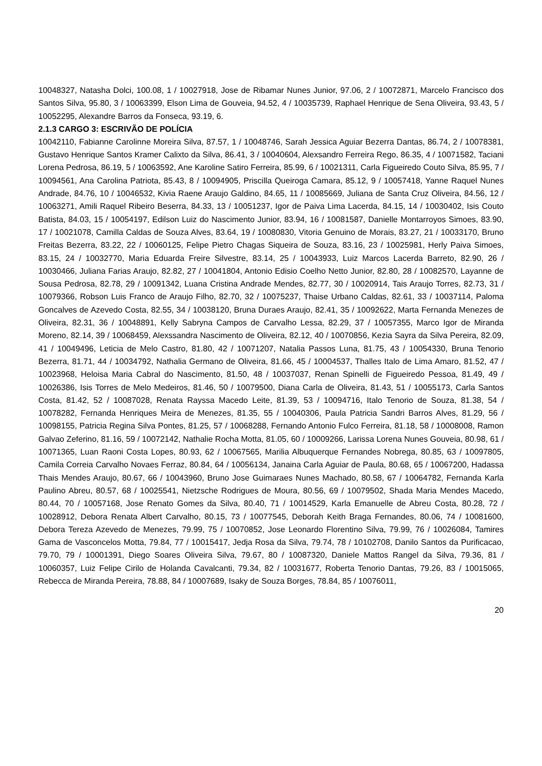10048327, Natasha Dolci, 100.08, 1 / 10027918, Jose de Ribamar Nunes Junior, 97.06, 2 / 10072871, Marcelo Francisco dos Santos Silva, 95.80, 3 / 10063399, Elson Lima de Gouveia, 94.52, 4 / 10035739, Raphael Henrique de Sena Oliveira, 93.43, 5 / 10052295, Alexandre Barros da Fonseca, 93.19, 6.
2.1.3 CARGO 3: ESCRIVÃO DE POLÍCIA
10042110, Fabianne Carolinne Moreira Silva, 87.57, 1 / 10048746, Sarah Jessica Aguiar Bezerra Dantas, 86.74, 2 / 10078381, Gustavo Henrique Santos Kramer Calixto da Silva, 86.41, 3 / 10040604, Alexsandro Ferreira Rego, 86.35, 4 / 10071582, Taciani Lorena Pedrosa, 86.19, 5 / 10063592, Ane Karoline Satiro Ferreira, 85.99, 6 / 10021311, Carla Figueiredo Couto Silva, 85.95, 7 / 10094561, Ana Carolina Patriota, 85.43, 8 / 10094905, Priscilla Queiroga Camara, 85.12, 9 / 10057418, Yanne Raquel Nunes Andrade, 84.76, 10 / 10046532, Kivia Raene Araujo Galdino, 84.65, 11 / 10085669, Juliana de Santa Cruz Oliveira, 84.56, 12 / 10063271, Amili Raquel Ribeiro Beserra, 84.33, 13 / 10051237, Igor de Paiva Lima Lacerda, 84.15, 14 / 10030402, Isis Couto Batista, 84.03, 15 / 10054197, Edilson Luiz do Nascimento Junior, 83.94, 16 / 10081587, Danielle Montarroyos Simoes, 83.90, 17 / 10021078, Camilla Caldas de Souza Alves, 83.64, 19 / 10080830, Vitoria Genuino de Morais, 83.27, 21 / 10033170, Bruno Freitas Bezerra, 83.22, 22 / 10060125, Felipe Pietro Chagas Siqueira de Souza, 83.16, 23 / 10025981, Herly Paiva Simoes, 83.15, 24 / 10032770, Maria Eduarda Freire Silvestre, 83.14, 25 / 10043933, Luiz Marcos Lacerda Barreto, 82.90, 26 / 10030466, Juliana Farias Araujo, 82.82, 27 / 10041804, Antonio Edisio Coelho Netto Junior, 82.80, 28 / 10082570, Layanne de Sousa Pedrosa, 82.78, 29 / 10091342, Luana Cristina Andrade Mendes, 82.77, 30 / 10020914, Tais Araujo Torres, 82.73, 31 / 10079366, Robson Luis Franco de Araujo Filho, 82.70, 32 / 10075237, Thaise Urbano Caldas, 82.61, 33 / 10037114, Paloma Goncalves de Azevedo Costa, 82.55, 34 / 10038120, Bruna Duraes Araujo, 82.41, 35 / 10092622, Marta Fernanda Menezes de Oliveira, 82.31, 36 / 10048891, Kelly Sabryna Campos de Carvalho Lessa, 82.29, 37 / 10057355, Marco Igor de Miranda Moreno, 82.14, 39 / 10068459, Alexssandra Nascimento de Oliveira, 82.12, 40 / 10070856, Kezia Sayra da Silva Pereira, 82.09, 41 / 10049496, Leticia de Melo Castro, 81.80, 42 / 10071207, Natalia Passos Luna, 81.75, 43 / 10054330, Bruna Tenorio Bezerra, 81.71, 44 / 10034792, Nathalia Germano de Oliveira, 81.66, 45 / 10004537, Thalles Italo de Lima Amaro, 81.52, 47 / 10023968, Heloisa Maria Cabral do Nascimento, 81.50, 48 / 10037037, Renan Spinelli de Figueiredo Pessoa, 81.49, 49 / 10026386, Isis Torres de Melo Medeiros, 81.46, 50 / 10079500, Diana Carla de Oliveira, 81.43, 51 / 10055173, Carla Santos Costa, 81.42, 52 / 10087028, Renata Rayssa Macedo Leite, 81.39, 53 / 10094716, Italo Tenorio de Souza, 81.38, 54 / 10078282, Fernanda Henriques Meira de Menezes, 81.35, 55 / 10040306, Paula Patricia Sandri Barros Alves, 81.29, 56 / 10098155, Patricia Regina Silva Pontes, 81.25, 57 / 10068288, Fernando Antonio Fulco Ferreira, 81.18, 58 / 10008008, Ramon Galvao Zeferino, 81.16, 59 / 10072142, Nathalie Rocha Motta, 81.05, 60 / 10009266, Larissa Lorena Nunes Gouveia, 80.98, 61 / 10071365, Luan Raoni Costa Lopes, 80.93, 62 / 10067565, Marilia Albuquerque Fernandes Nobrega, 80.85, 63 / 10097805, Camila Correia Carvalho Novaes Ferraz, 80.84, 64 / 10056134, Janaina Carla Aguiar de Paula, 80.68, 65 / 10067200, Hadassa Thais Mendes Araujo, 80.67, 66 / 10043960, Bruno Jose Guimaraes Nunes Machado, 80.58, 67 / 10064782, Fernanda Karla Paulino Abreu, 80.57, 68 / 10025541, Nietzsche Rodrigues de Moura, 80.56, 69 / 10079502, Shada Maria Mendes Macedo, 80.44, 70 / 10057168, Jose Renato Gomes da Silva, 80.40, 71 / 10014529, Karla Emanuelle de Abreu Costa, 80.28, 72 / 10028912, Debora Renata Albert Carvalho, 80.15, 73 / 10077545, Deborah Keith Braga Fernandes, 80.06, 74 / 10081600, Debora Tereza Azevedo de Menezes, 79.99, 75 / 10070852, Jose Leonardo Florentino Silva, 79.99, 76 / 10026084, Tamires Gama de Vasconcelos Motta, 79.84, 77 / 10015417, Jedja Rosa da Silva, 79.74, 78 / 10102708, Danilo Santos da Purificacao, 79.70, 79 / 10001391, Diego Soares Oliveira Silva, 79.67, 80 / 10087320, Daniele Mattos Rangel da Silva, 79.36, 81 / 10060357, Luiz Felipe Cirilo de Holanda Cavalcanti, 79.34, 82 / 10031677, Roberta Tenorio Dantas, 79.26, 83 / 10015065, Rebecca de Miranda Pereira, 78.88, 84 / 10007689, Isaky de Souza Borges, 78.84, 85 / 10076011,
20